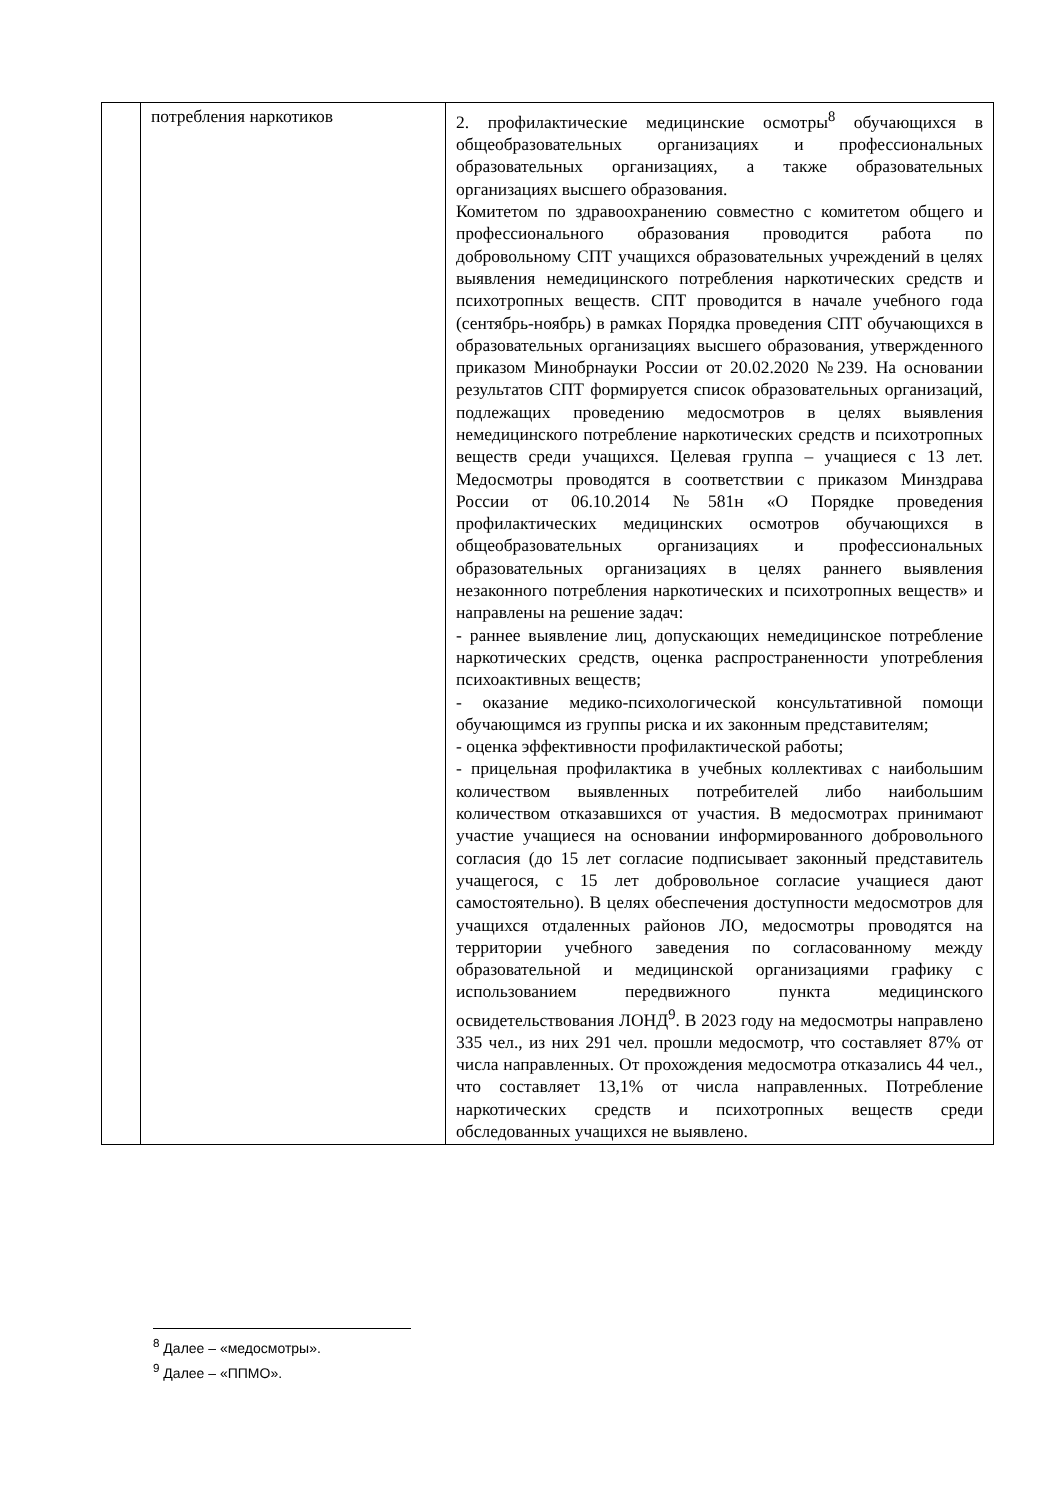| | потребления наркотиков | 2. профилактические медицинские осмотры<sup>8</sup> обучающихся в общеобразовательных организациях и профессиональных образовательных организациях, а также образовательных организациях высшего образования. Комитетом по здравоохранению совместно с комитетом общего и профессионального образования проводится работа по добровольному СПТ учащихся образовательных учреждений в целях выявления немедицинского потребления наркотических средств и психотропных веществ. СПТ проводится в начале учебного года (сентябрь-ноябрь) в рамках Порядка проведения СПТ обучающихся в образовательных организациях высшего образования, утвержденного приказом Минобрнауки России от 20.02.2020 №239. На основании результатов СПТ формируется список образовательных организаций, подлежащих проведению медосмотров в целях выявления немедицинского потребление наркотических средств и психотропных веществ среди учащихся. Целевая группа – учащиеся с 13 лет. Медосмотры проводятся в соответствии с приказом Минздрава России от 06.10.2014 №581н «О Порядке проведения профилактических медицинских осмотров обучающихся в общеобразовательных организациях и профессиональных образовательных организациях в целях раннего выявления незаконного потребления наркотических и психотропных веществ» и направлены на решение задач: - раннее выявление лиц, допускающих немедицинское потребление наркотических средств, оценка распространенности употребления психоактивных веществ; - оказание медико-психологической консультативной помощи обучающимся из группы риска и их законным представителям; - оценка эффективности профилактической работы; - прицельная профилактика в учебных коллективах с наибольшим количеством выявленных потребителей либо наибольшим количеством отказавшихся от участия. В медосмотрах принимают участие учащиеся на основании информированного добровольного согласия (до 15 лет согласие подписывает законный представитель учащегося, с 15 лет добровольное согласие учащиеся дают самостоятельно). В целях обеспечения доступности медосмотров для учащихся отдаленных районов ЛО, медосмотры проводятся на территории учебного заведения по согласованному между образовательной и медицинской организациями графику с использованием передвижного пункта медицинского освидетельствования ЛОНД<sup>9</sup>. В 2023 году на медосмотры направлено 335 чел., из них 291 чел. прошли медосмотр, что составляет 87% от числа направленных. От прохождения медосмотра отказались 44 чел., что составляет 13,1% от числа направленных. Потребление наркотических средств и психотропных веществ среди обследованных учащихся не выявлено. |
<sup>8</sup> Далее – «медосмотры».
<sup>9</sup> Далее – «ППМО».